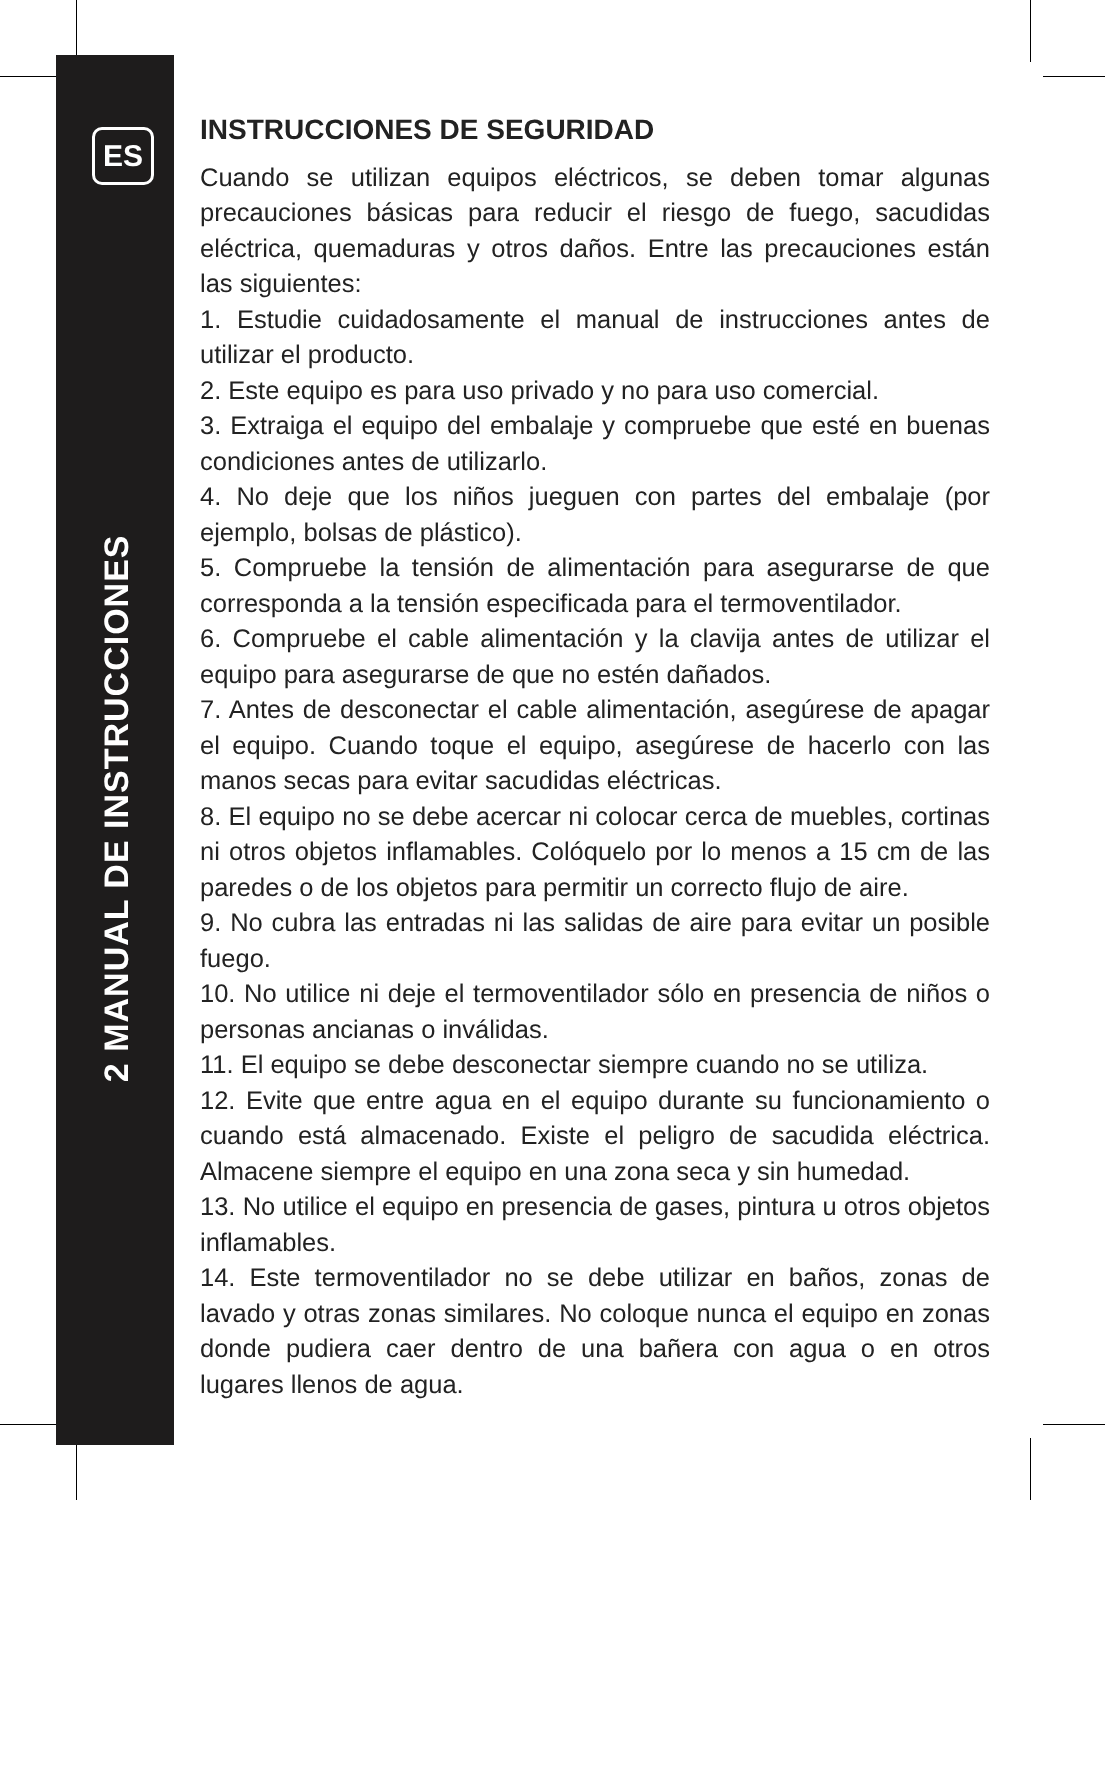ES
2 MANUAL DE INSTRUCCIONES
INSTRUCCIONES DE SEGURIDAD
Cuando se utilizan equipos eléctricos, se deben tomar algunas precauciones básicas para reducir el riesgo de fuego, sacudidas eléctrica, quemaduras y otros daños. Entre las precauciones están las siguientes:
1. Estudie cuidadosamente el manual de instrucciones antes de utilizar el producto.
2. Este equipo es para uso privado y no para uso comercial.
3. Extraiga el equipo del embalaje y compruebe que esté en buenas condiciones antes de utilizarlo.
4. No deje que los niños jueguen con partes del embalaje (por ejemplo, bolsas de plástico).
5. Compruebe la tensión de alimentación para asegurarse de que corresponda a la tensión especificada para el termoventilador.
6. Compruebe el cable alimentación y la clavija antes de utilizar el equipo para asegurarse de que no estén dañados.
7. Antes de desconectar el cable alimentación, asegúrese de apagar el equipo. Cuando toque el equipo, asegúrese de hacerlo con las manos secas para evitar sacudidas eléctricas.
8. El equipo no se debe acercar ni colocar cerca de muebles, cortinas ni otros objetos inflamables. Colóquelo por lo menos a 15 cm de las paredes o de los objetos para permitir un correcto flujo de aire.
9. No cubra las entradas ni las salidas de aire para evitar un posible fuego.
10. No utilice ni deje el termoventilador sólo en presencia de niños o personas ancianas o inválidas.
11. El equipo se debe desconectar siempre cuando no se utiliza.
12. Evite que entre agua en el equipo durante su funcionamiento o cuando está almacenado. Existe el peligro de sacudida eléctrica. Almacene siempre el equipo en una zona seca y sin humedad.
13. No utilice el equipo en presencia de gases, pintura u otros objetos inflamables.
14. Este termoventilador no se debe utilizar en baños, zonas de lavado y otras zonas similares. No coloque nunca el equipo en zonas donde pudiera caer dentro de una bañera con agua o en otros lugares llenos de agua.